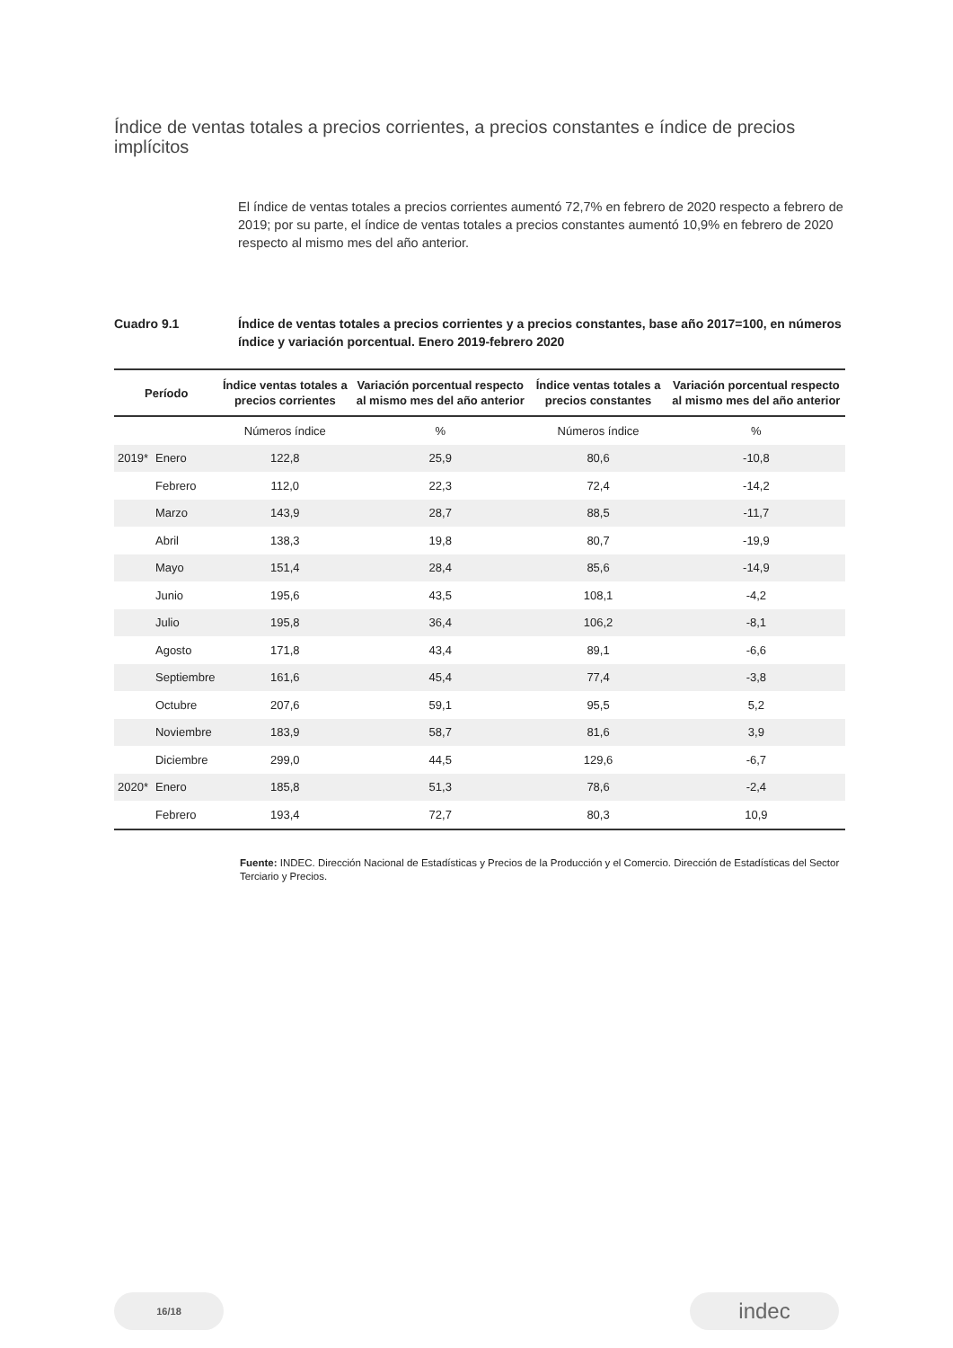Índice de ventas totales a precios corrientes, a precios constantes e índice de precios implícitos
El índice de ventas totales a precios corrientes aumentó 72,7% en febrero de 2020 respecto a febrero de 2019; por su parte, el índice de ventas totales a precios constantes aumentó 10,9% en febrero de 2020 respecto al mismo mes del año anterior.
Cuadro 9.1 Índice de ventas totales a precios corrientes y a precios constantes, base año 2017=100, en números índice y variación porcentual. Enero 2019-febrero 2020
| Período | | Índice ventas totales a precios corrientes | Variación porcentual respecto al mismo mes del año anterior | Índice ventas totales a precios constantes | Variación porcentual respecto al mismo mes del año anterior |
| --- | --- | --- | --- | --- | --- |
| | | Números índice | % | Números índice | % |
| 2019* | Enero | 122,8 | 25,9 | 80,6 | -10,8 |
| | Febrero | 112,0 | 22,3 | 72,4 | -14,2 |
| | Marzo | 143,9 | 28,7 | 88,5 | -11,7 |
| | Abril | 138,3 | 19,8 | 80,7 | -19,9 |
| | Mayo | 151,4 | 28,4 | 85,6 | -14,9 |
| | Junio | 195,6 | 43,5 | 108,1 | -4,2 |
| | Julio | 195,8 | 36,4 | 106,2 | -8,1 |
| | Agosto | 171,8 | 43,4 | 89,1 | -6,6 |
| | Septiembre | 161,6 | 45,4 | 77,4 | -3,8 |
| | Octubre | 207,6 | 59,1 | 95,5 | 5,2 |
| | Noviembre | 183,9 | 58,7 | 81,6 | 3,9 |
| | Diciembre | 299,0 | 44,5 | 129,6 | -6,7 |
| 2020* | Enero | 185,8 | 51,3 | 78,6 | -2,4 |
| | Febrero | 193,4 | 72,7 | 80,3 | 10,9 |
Fuente: INDEC. Dirección Nacional de Estadísticas y Precios de la Producción y el Comercio. Dirección de Estadísticas del Sector Terciario y Precios.
16/18 indec